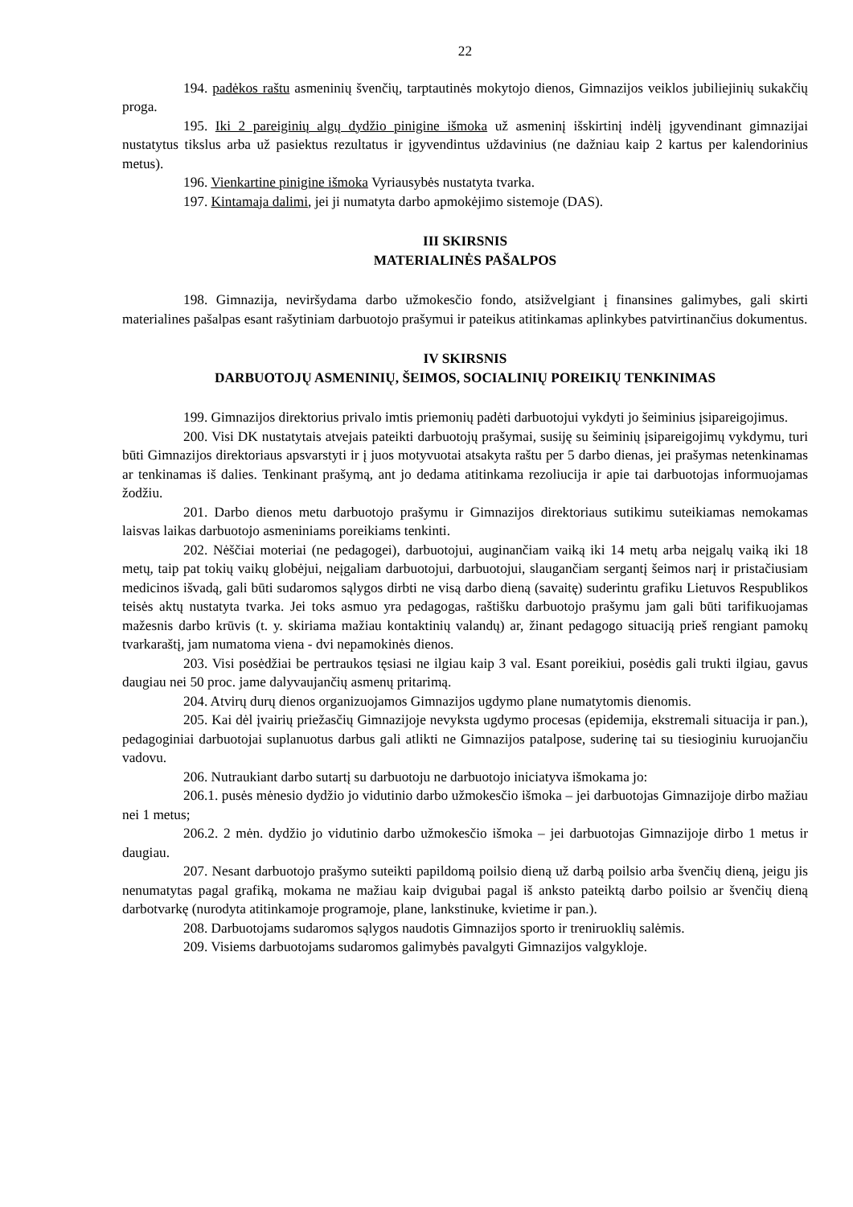22
194. padėkos raštu asmeninių švenčių, tarptautinės mokytojo dienos, Gimnazijos veiklos jubiliejinių sukakčių proga.
195. Iki 2 pareiginių algų dydžio pinigine išmoka už asmeninį išskirtinį indėlį įgyvendinant gimnazijai nustatytus tikslus arba už pasiektus rezultatus ir įgyvendintus uždavinius (ne dažniau kaip 2 kartus per kalendorinius metus).
196. Vienkartine pinigine išmoka Vyriausybės nustatyta tvarka.
197. Kintamaja dalimi, jei ji numatyta darbo apmokėjimo sistemoje (DAS).
III SKIRSNIS
MATERIALINĖS PAŠALPOS
198. Gimnazija, neviršydama darbo užmokesčio fondo, atsižvelgiant į finansines galimybes, gali skirti materialines pašalpas esant rašytiniam darbuotojo prašymui ir pateikus atitinkamas aplinkybes patvirtinančius dokumentus.
IV SKIRSNIS
DARBUOTOJŲ ASMENINIŲ, ŠEIMOS, SOCIALINIŲ POREIKIŲ TENKINIMAS
199. Gimnazijos direktorius privalo imtis priemonių padėti darbuotojui vykdyti jo šeiminius įsipareigojimus.
200. Visi DK nustatytais atvejais pateikti darbuotojų prašymai, susiję su šeiminių įsipareigojimų vykdymu, turi būti Gimnazijos direktoriaus apsvarstyti ir į juos motyvuotai atsakyta raštu per 5 darbo dienas, jei prašymas netenkinamas ar tenkinamas iš dalies. Tenkinant prašymą, ant jo dedama atitinkama rezoliucija ir apie tai darbuotojas informuojamas žodžiu.
201. Darbo dienos metu darbuotojo prašymu ir Gimnazijos direktoriaus sutikimu suteikiamas nemokamas laisvas laikas darbuotojo asmeniniams poreikiams tenkinti.
202. Nėščiai moteriai (ne pedagogei), darbuotojui, auginančiam vaiką iki 14 metų arba neįgalų vaiką iki 18 metų, taip pat tokių vaikų globėjui, neįgaliam darbuotojui, darbuotojui, slaugančiam sergantį šeimos narį ir pristačiusiam medicinos išvadą, gali būti sudaromos sąlygos dirbti ne visą darbo dieną (savaitę) suderintu grafiku Lietuvos Respublikos teisės aktų nustatyta tvarka. Jei toks asmuo yra pedagogas, raštišku darbuotojo prašymu jam gali būti tarifikuojamas mažesnis darbo krūvis (t. y. skiriama mažiau kontaktinių valandų) ar, žinant pedagogo situaciją prieš rengiant pamokų tvarkaraštį, jam numatoma viena - dvi nepamokinės dienos.
203. Visi posėdžiai be pertraukos tęsiasi ne ilgiau kaip 3 val. Esant poreikiui, posėdis gali trukti ilgiau, gavus daugiau nei 50 proc. jame dalyvaujančių asmenų pritarimą.
204. Atvirų durų dienos organizuojamos Gimnazijos ugdymo plane numatytomis dienomis.
205. Kai dėl įvairių priežasčių Gimnazijoje nevyksta ugdymo procesas (epidemija, ekstremali situacija ir pan.), pedagoginiai darbuotojai suplanuotus darbus gali atlikti ne Gimnazijos patalpose, suderinę tai su tiesioginiu kuruojančiu vadovu.
206. Nutraukiant darbo sutartį su darbuotoju ne darbuotojo iniciatyva išmokama jo:
206.1. pusės mėnesio dydžio jo vidutinio darbo užmokesčio išmoka – jei darbuotojas Gimnazijoje dirbo mažiau nei 1 metus;
206.2. 2 mėn. dydžio jo vidutinio darbo užmokesčio išmoka – jei darbuotojas Gimnazijoje dirbo 1 metus ir daugiau.
207. Nesant darbuotojo prašymo suteikti papildomą poilsio dieną už darbą poilsio arba švenčių dieną, jeigu jis nenumatytas pagal grafiką, mokama ne mažiau kaip dvigubai pagal iš anksto pateiktą darbo poilsio ar švenčių dieną darbotvarkę (nurodyta atitinkamoje programoje, plane, lankstinuke, kvietime ir pan.).
208. Darbuotojams sudaromos sąlygos naudotis Gimnazijos sporto ir treniruoklių salėmis.
209. Visiems darbuotojams sudaromos galimybės pavalgyti Gimnazijos valgykloje.